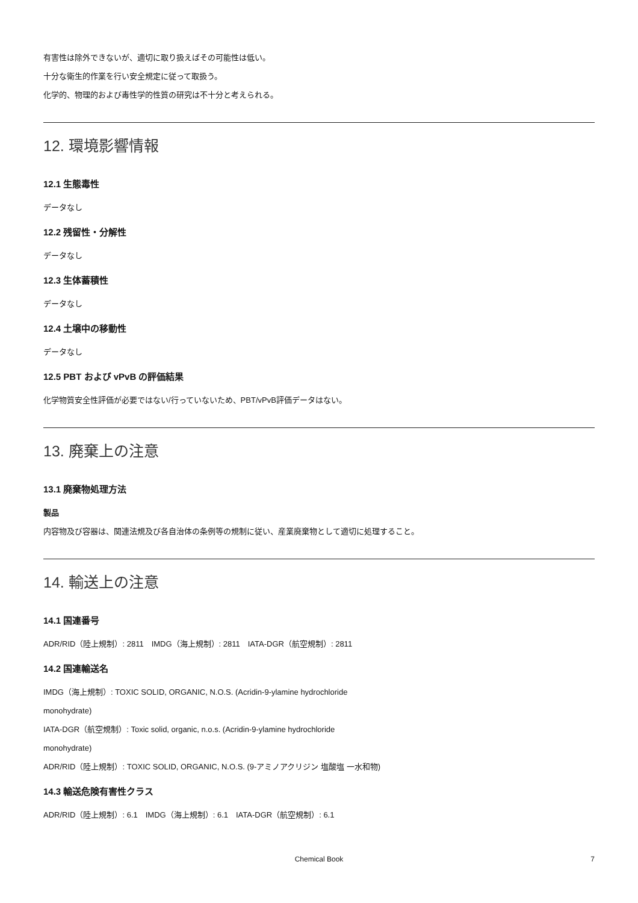有害性は除外できないが、適切に取り扱えばその可能性は低い。
十分な衛生的作業を行い安全規定に従って取扱う。
化学的、物理的および毒性学的性質の研究は不十分と考えられる。
12. 環境影響情報
12.1 生態毒性
データなし
12.2 残留性・分解性
データなし
12.3 生体蓄積性
データなし
12.4 土壌中の移動性
データなし
12.5 PBT および vPvB の評価結果
化学物質安全性評価が必要ではない/行っていないため、PBT/vPvB評価データはない。
13. 廃棄上の注意
13.1 廃棄物処理方法
製品
内容物及び容器は、関連法規及び各自治体の条例等の規制に従い、産業廃棄物として適切に処理すること。
14. 輸送上の注意
14.1 国連番号
ADR/RID（陸上規制）: 2811　IMDG（海上規制）: 2811　IATA-DGR（航空規制）: 2811
14.2 国連輸送名
IMDG（海上規制）: TOXIC SOLID, ORGANIC, N.O.S. (Acridin-9-ylamine hydrochloride
monohydrate)
IATA-DGR（航空規制）: Toxic solid, organic, n.o.s. (Acridin-9-ylamine hydrochloride
monohydrate)
ADR/RID（陸上規制）: TOXIC SOLID, ORGANIC, N.O.S. (9-アミノアクリジン 塩酸塩 一水和物)
14.3 輸送危険有害性クラス
ADR/RID（陸上規制）: 6.1　IMDG（海上規制）: 6.1　IATA-DGR（航空規制）: 6.1
Chemical Book 7